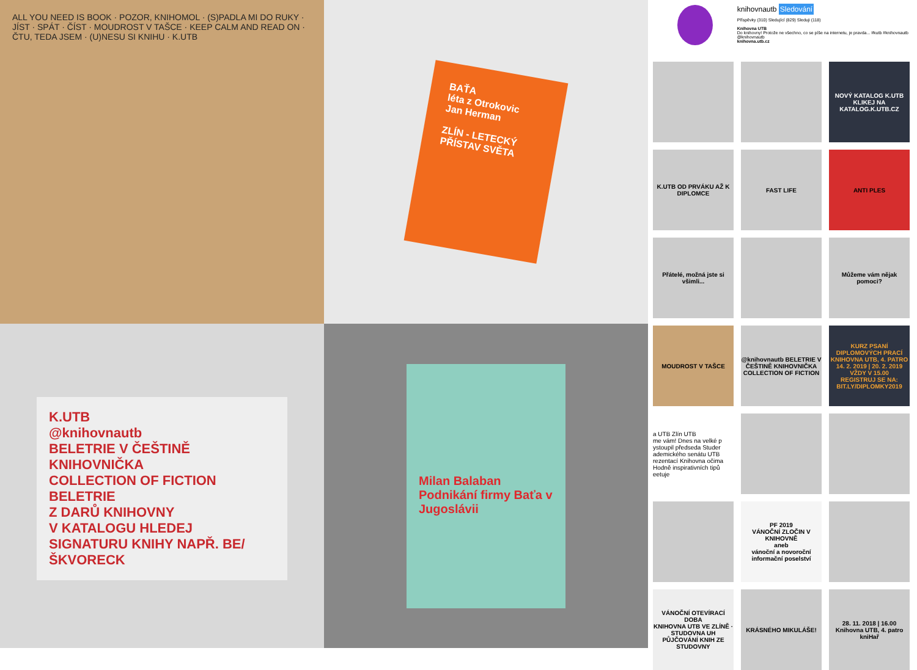ALL YOU NEED IS BOOK · POZOR, KNIHOMOL · (S)PADLA MI DO RUKY · JÍST · SPÁT · ČÍST · MOUDROST V TAŠCE · KEEP CALM AND READ ON · ČTU, TEDA JSEM · (U)NESU SI KNIHU · K.UTB
BAŤA
léta z Otrokovic
Jan Herman
ZLÍN - LETECKÝ PŘÍSTAV SVĚTA
knihovnautb Sledování
Příspěvky (310) Sledující (829) Sleduji (118)
Knihovna UTB
Do knihovny! Protože ne všechno, co se píše na internetu, je pravda... #kutb #knihovnautb @knihovnautb
knihovna.utb.cz
NOVÝ KATALOG K.UTB
KLIKEJ NA KATALOG.K.UTB.CZ
K.UTB OD PRVÁKU AŽ K DIPLOMCE
FAST LIFE
ANTI PLES
Přátelé, možná jste si všimli...
Můžeme vám nějak pomoci?
MOUDROST V TAŠCE
@knihovnautb BELETRIE V ČEŠTINĚ KNIHOVNIČKA COLLECTION OF FICTION
KURZ PSANÍ DIPLOMOVÝCH PRACÍ
KNIHOVNA UTB, 4. PATRO 14. 2. 2019 | 20. 2. 2019 VŽDY V 15.00
REGISTRUJ SE NA: BIT.LY/DIPLOMKY2019
a UTB Zlín UTB
me vám! Dnes na velké p ystoupil předseda Studer ademického senátu UTB rezentací Knihovna očima Hodně inspirativních tipů eetuje
PF 2019
VÁNOČNÍ ZLOČIN V KNIHOVNĚ
aneb
vánoční a novoroční informační poselství
VÁNOČNÍ OTEVÍRACÍ DOBA
KNIHOVNA UTB VE ZLÍNĚ · STUDOVNA UH
PŮJČOVÁNÍ KNIH ZE STUDOVNY
KRÁSNÉHO MIKULÁŠE!
28. 11. 2018 | 16.00 Knihovna UTB, 4. patro kniHař
K.UTB
@knihovnautb
BELETRIE V ČEŠTINĚ
KNIHOVNIČKA
COLLECTION OF FICTION
BELETRIE
Z DARŮ KNIHOVNY
V KATALOGU HLEDEJ SIGNATURU KNIHY NAPŘ. BE/ŠKVORECK
Milan Balaban
Podnikání firmy Baťa v Jugoslávii